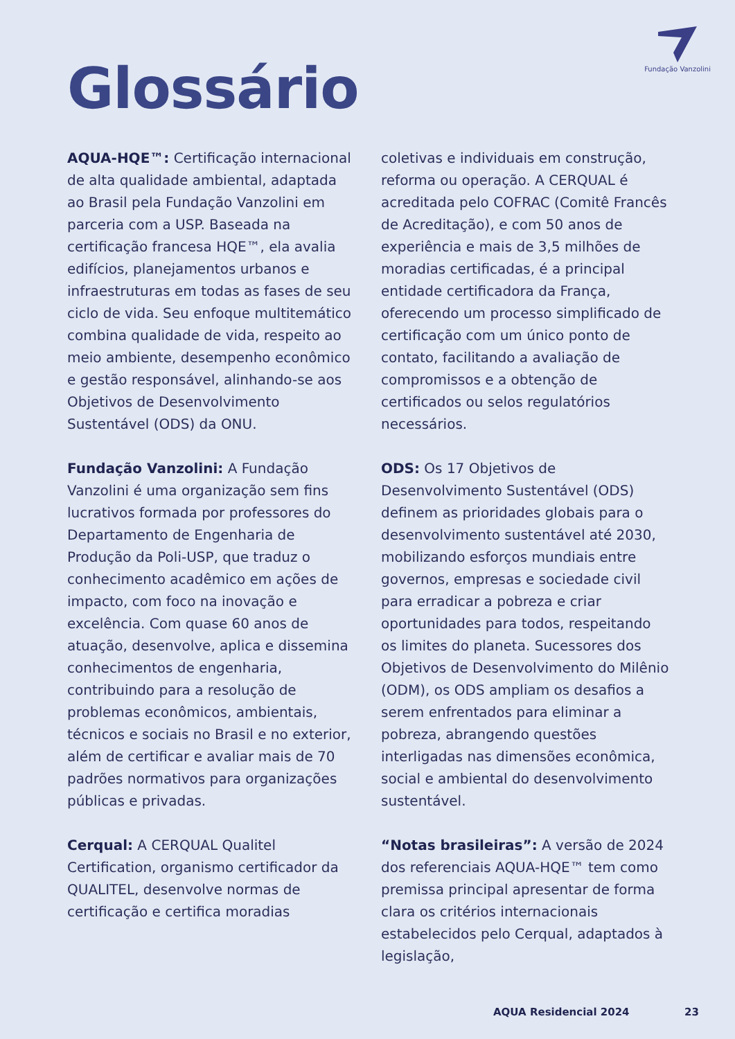Fundação Vanzolini
Glossário
AQUA-HQE™: Certificação internacional de alta qualidade ambiental, adaptada ao Brasil pela Fundação Vanzolini em parceria com a USP. Baseada na certificação francesa HQE™, ela avalia edifícios, planejamentos urbanos e infraestruturas em todas as fases de seu ciclo de vida. Seu enfoque multitemático combina qualidade de vida, respeito ao meio ambiente, desempenho econômico e gestão responsável, alinhando-se aos Objetivos de Desenvolvimento Sustentável (ODS) da ONU.
Fundação Vanzolini: A Fundação Vanzolini é uma organização sem fins lucrativos formada por professores do Departamento de Engenharia de Produção da Poli-USP, que traduz o conhecimento acadêmico em ações de impacto, com foco na inovação e excelência. Com quase 60 anos de atuação, desenvolve, aplica e dissemina conhecimentos de engenharia, contribuindo para a resolução de problemas econômicos, ambientais, técnicos e sociais no Brasil e no exterior, além de certificar e avaliar mais de 70 padrões normativos para organizações públicas e privadas.
Cerqual: A CERQUAL Qualitel Certification, organismo certificador da QUALITEL, desenvolve normas de certificação e certifica moradias
coletivas e individuais em construção, reforma ou operação. A CERQUAL é acreditada pelo COFRAC (Comitê Francês de Acreditação), e com 50 anos de experiência e mais de 3,5 milhões de moradias certificadas, é a principal entidade certificadora da França, oferecendo um processo simplificado de certificação com um único ponto de contato, facilitando a avaliação de compromissos e a obtenção de certificados ou selos regulatórios necessários.
ODS: Os 17 Objetivos de Desenvolvimento Sustentável (ODS) definem as prioridades globais para o desenvolvimento sustentável até 2030, mobilizando esforços mundiais entre governos, empresas e sociedade civil para erradicar a pobreza e criar oportunidades para todos, respeitando os limites do planeta. Sucessores dos Objetivos de Desenvolvimento do Milênio (ODM), os ODS ampliam os desafios a serem enfrentados para eliminar a pobreza, abrangendo questões interligadas nas dimensões econômica, social e ambiental do desenvolvimento sustentável.
“Notas brasileiras”: A versão de 2024 dos referenciais AQUA-HQE™ tem como premissa principal apresentar de forma clara os critérios internacionais estabelecidos pelo Cerqual, adaptados à legislação,
AQUA Residencial 2024 23